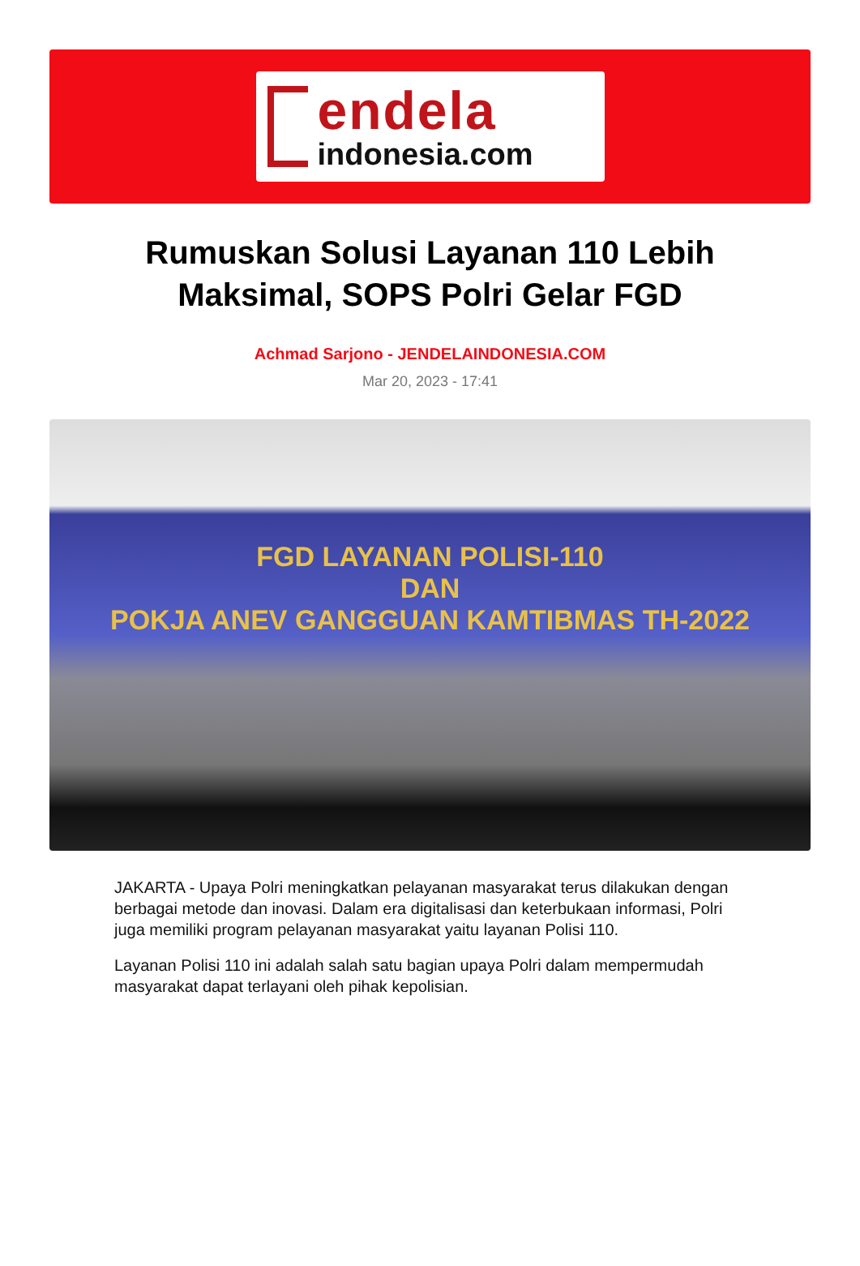endela
indonesia.com
Rumuskan Solusi Layanan 110 Lebih Maksimal, SOPS Polri Gelar FGD
Achmad Sarjono - JENDELAINDONESIA.COM
Mar 20, 2023 - 17:41
FGD LAYANAN POLISI-110
DAN
POKJA ANEV GANGGUAN KAMTIBMAS TH-2022
JAKARTA - Upaya Polri meningkatkan pelayanan masyarakat terus dilakukan dengan berbagai metode dan inovasi. Dalam era digitalisasi dan keterbukaan informasi, Polri juga memiliki program pelayanan masyarakat yaitu layanan Polisi 110.
Layanan Polisi 110 ini adalah salah satu bagian upaya Polri dalam mempermudah masyarakat dapat terlayani oleh pihak kepolisian.